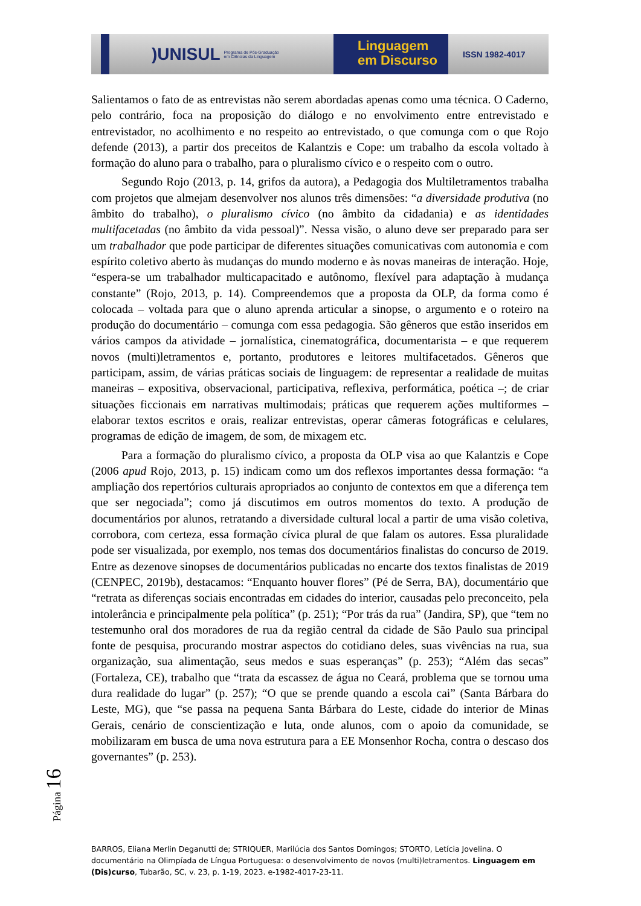)UNISUL
Programa de Pós-Graduação
em Ciências da Linguagem
Linguagem
em Discurso
ISSN 1982-4017
Salientamos o fato de as entrevistas não serem abordadas apenas como uma técnica. O Caderno, pelo contrário, foca na proposição do diálogo e no envolvimento entre entrevistado e entrevistador, no acolhimento e no respeito ao entrevistado, o que comunga com o que Rojo defende (2013), a partir dos preceitos de Kalantzis e Cope: um trabalho da escola voltado à formação do aluno para o trabalho, para o pluralismo cívico e o respeito com o outro.
Segundo Rojo (2013, p. 14, grifos da autora), a Pedagogia dos Multiletramentos trabalha com projetos que almejam desenvolver nos alunos três dimensões: “a diversidade produtiva (no âmbito do trabalho), o pluralismo cívico (no âmbito da cidadania) e as identidades multifacetadas (no âmbito da vida pessoal)”. Nessa visão, o aluno deve ser preparado para ser um trabalhador que pode participar de diferentes situações comunicativas com autonomia e com espírito coletivo aberto às mudanças do mundo moderno e às novas maneiras de interação. Hoje, “espera-se um trabalhador multicapacitado e autônomo, flexível para adaptação à mudança constante” (Rojo, 2013, p. 14). Compreendemos que a proposta da OLP, da forma como é colocada – voltada para que o aluno aprenda articular a sinopse, o argumento e o roteiro na produção do documentário – comunga com essa pedagogia. São gêneros que estão inseridos em vários campos da atividade – jornalística, cinematográfica, documentarista – e que requerem novos (multi)letramentos e, portanto, produtores e leitores multifacetados. Gêneros que participam, assim, de várias práticas sociais de linguagem: de representar a realidade de muitas maneiras – expositiva, observacional, participativa, reflexiva, performática, poética –; de criar situações ficcionais em narrativas multimodais; práticas que requerem ações multiformes – elaborar textos escritos e orais, realizar entrevistas, operar câmeras fotográficas e celulares, programas de edição de imagem, de som, de mixagem etc.
Para a formação do pluralismo cívico, a proposta da OLP visa ao que Kalantzis e Cope (2006 apud Rojo, 2013, p. 15) indicam como um dos reflexos importantes dessa formação: “a ampliação dos repertórios culturais apropriados ao conjunto de contextos em que a diferença tem que ser negociada”; como já discutimos em outros momentos do texto. A produção de documentários por alunos, retratando a diversidade cultural local a partir de uma visão coletiva, corrobora, com certeza, essa formação cívica plural de que falam os autores. Essa pluralidade pode ser visualizada, por exemplo, nos temas dos documentários finalistas do concurso de 2019. Entre as dezenove sinopses de documentários publicadas no encarte dos textos finalistas de 2019 (CENPEC, 2019b), destacamos: “Enquanto houver flores” (Pé de Serra, BA), documentário que “retrata as diferenças sociais encontradas em cidades do interior, causadas pelo preconceito, pela intolerância e principalmente pela política” (p. 251); “Por trás da rua” (Jandira, SP), que “tem no testemunho oral dos moradores de rua da região central da cidade de São Paulo sua principal fonte de pesquisa, procurando mostrar aspectos do cotidiano deles, suas vivências na rua, sua organização, sua alimentação, seus medos e suas esperanças” (p. 253); “Além das secas” (Fortaleza, CE), trabalho que “trata da escassez de água no Ceará, problema que se tornou uma dura realidade do lugar” (p. 257); “O que se prende quando a escola cai” (Santa Bárbara do Leste, MG), que “se passa na pequena Santa Bárbara do Leste, cidade do interior de Minas Gerais, cenário de conscientização e luta, onde alunos, com o apoio da comunidade, se mobilizaram em busca de uma nova estrutura para a EE Monsenhor Rocha, contra o descaso dos governantes” (p. 253).
Página 16
BARROS, Eliana Merlin Deganutti de; STRIQUER, Marilúcia dos Santos Domingos; STORTO, Letícia Jovelina. O documentário na Olimpíada de Língua Portuguesa: o desenvolvimento de novos (multi)letramentos. Linguagem em (Dis)curso, Tubarão, SC, v. 23, p. 1-19, 2023. e-1982-4017-23-11.